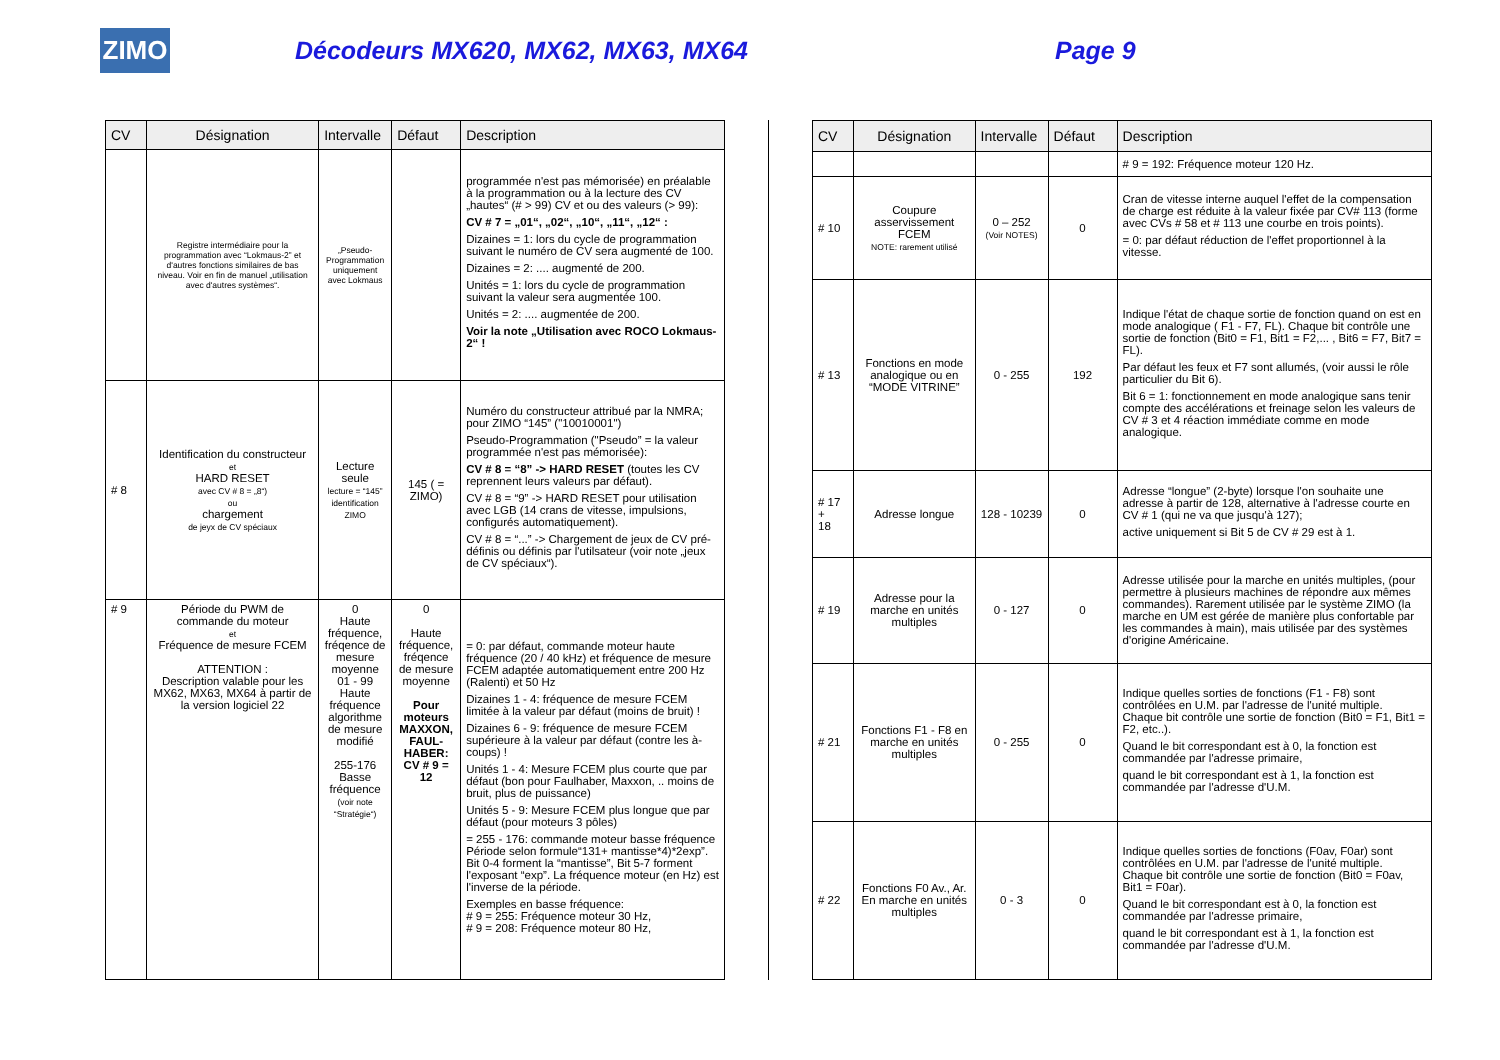ZIMO
Décodeurs MX620, MX62, MX63, MX64 Page 9
| CV | Désignation | Intervalle | Défaut | Description |
| --- | --- | --- | --- | --- |
| | Registre intermédiaire pour la programmation avec “Lokmaus-2” et d'autres fonctions similaires de bas niveau. Voir en fin de manuel „utilisation avec d'autres systèmes“. | „Pseudo-Programmation uniquement avec Lokmaus | | programmée n'est pas mémorisée) en préalable à la programmation ou à la lecture des CV „hautes“ (# > 99) CV et ou des valeurs (> 99): CV # 7 = „01“, „02“, „10“, „11“, „12“ : Dizaines = 1: lors du cycle de programmation suivant le numéro de CV sera augmenté de 100. Dizaines = 2: .... augmenté de 200. Unités = 1: lors du cycle de programmation suivant la valeur sera augmentée 100. Unités = 2: .... augmentée de 200. Voir la note „Utilisation avec ROCO Lokmaus-2“ ! |
| # 8 | Identification du constructeur et HARD RESET avec CV # 8 = „8“) ou chargement de jeyx de CV spéciaux | Lecture seule lecture = “145” identification ZIMO | 145 ( = ZIMO) | Numéro du constructeur attribué par la NMRA; pour ZIMO “145” ("10010001") Pseudo-Programmation ("Pseudo” = la valeur programmée n'est pas mémorisée): CV # 8 = “8” -> HARD RESET (toutes les CV reprennent leurs valeurs par défaut). CV # 8 = “9” -> HARD RESET pour utilisation avec LGB (14 crans de vitesse, impulsions, configurés automatiquement). CV # 8 = “...” -> Chargement de jeux de CV pré-définis ou définis par l'utilsateur (voir note „jeux de CV spéciaux“). |
| # 9 | Période du PWM de commande du moteur et Fréquence de mesure FCEM ATTENTION : Description valable pour les MX62, MX63, MX64 à partir de la version logiciel 22 | 0 Haute fréquence, fréqence de mesure moyenne 01 - 99 Haute fréquence algorithme de mesure modifié 255-176 Basse fréquence (voir note “Stratégie“) | 0 Haute fréquence, fréqence de mesure moyenne Pour moteurs MAXXON, FAUL-HABER: CV # 9 = 12 | = 0: par défaut, commande moteur haute fréquence (20 / 40 kHz) et fréquence de mesure FCEM adaptée automatiquement entre 200 Hz (Ralenti) et 50 Hz Dizaines 1 - 4: fréquence de mesure FCEM limitée à la valeur par défaut (moins de bruit) ! Dizaines 6 - 9: fréquence de mesure FCEM supérieure à la valeur par défaut (contre les à-coups) ! Unités 1 - 4: Mesure FCEM plus courte que par défaut (bon pour Faulhaber, Maxxon, .. moins de bruit, plus de puissance) Unités 5 - 9: Mesure FCEM plus longue que par défaut (pour moteurs 3 pôles) = 255 - 176: commande moteur basse fréquence Période selon formule“131+ mantisse*4)*2exp”. Bit 0-4 forment la “mantisse”, Bit 5-7 forment l'exposant “exp”. La fréquence moteur (en Hz) est l'inverse de la période. Exemples en basse fréquence: # 9 = 255: Fréquence moteur 30 Hz, # 9 = 208: Fréquence moteur 80 Hz, |
| CV | Désignation | Intervalle | Défaut | Description |
| --- | --- | --- | --- | --- |
| | | | | # 9 = 192: Fréquence moteur 120 Hz. |
| # 10 | Coupure asservissement FCEM NOTE: rarement utilisé | 0 – 252 (Voir NOTES) | 0 | Cran de vitesse interne auquel l'effet de la compensation de charge est réduite à la valeur fixée par CV# 113 (forme avec CVs # 58 et # 113 une courbe en trois points). = 0: par défaut réduction de l'effet proportionnel à la vitesse. |
| # 13 | Fonctions en mode analogique ou en “MODE VITRINE” | 0 - 255 | 192 | Indique l'état de chaque sortie de fonction quand on est en mode analogique ( F1 - F7, FL). Chaque bit contrôle une sortie de fonction (Bit0 = F1, Bit1 = F2,... , Bit6 = F7, Bit7 = FL). Par défaut les feux et F7 sont allumés, (voir aussi le rôle particulier du Bit 6). Bit 6 = 1: fonctionnement en mode analogique sans tenir compte des accélérations et freinage selon les valeurs de CV # 3 et 4 réaction immédiate comme en mode analogique. |
| # 17 + 18 | Adresse longue | 128 - 10239 | 0 | Adresse “longue” (2-byte) lorsque l'on souhaite une adresse à partir de 128, alternative à l'adresse courte en CV # 1 (qui ne va que jusqu'à 127); active uniquement si Bit 5 de CV # 29 est à 1. |
| # 19 | Adresse pour la marche en unités multiples | 0 - 127 | 0 | Adresse utilisée pour la marche en unités multiples, (pour permettre à plusieurs machines de répondre aux mêmes commandes). Rarement utilisée par le système ZIMO (la marche en UM est gérée de manière plus confortable par les commandes à main), mais utilisée par des systèmes d'origine Américaine. |
| # 21 | Fonctions F1 - F8 en marche en unités multiples | 0 - 255 | 0 | Indique quelles sorties de fonctions (F1 - F8) sont contrôlées en U.M. par l'adresse de l'unité multiple. Chaque bit contrôle une sortie de fonction (Bit0 = F1, Bit1 = F2, etc..). Quand le bit correspondant est à 0, la fonction est commandée par l'adresse primaire, quand le bit correspondant est à 1, la fonction est commandée par l'adresse d'U.M. |
| # 22 | Fonctions F0 Av., Ar. En marche en unités multiples | 0 - 3 | 0 | Indique quelles sorties de fonctions (F0av, F0ar) sont contrôlées en U.M. par l'adresse de l'unité multiple. Chaque bit contrôle une sortie de fonction (Bit0 = F0av, Bit1 = F0ar). Quand le bit correspondant est à 0, la fonction est commandée par l'adresse primaire, quand le bit correspondant est à 1, la fonction est commandée par l'adresse d'U.M. |